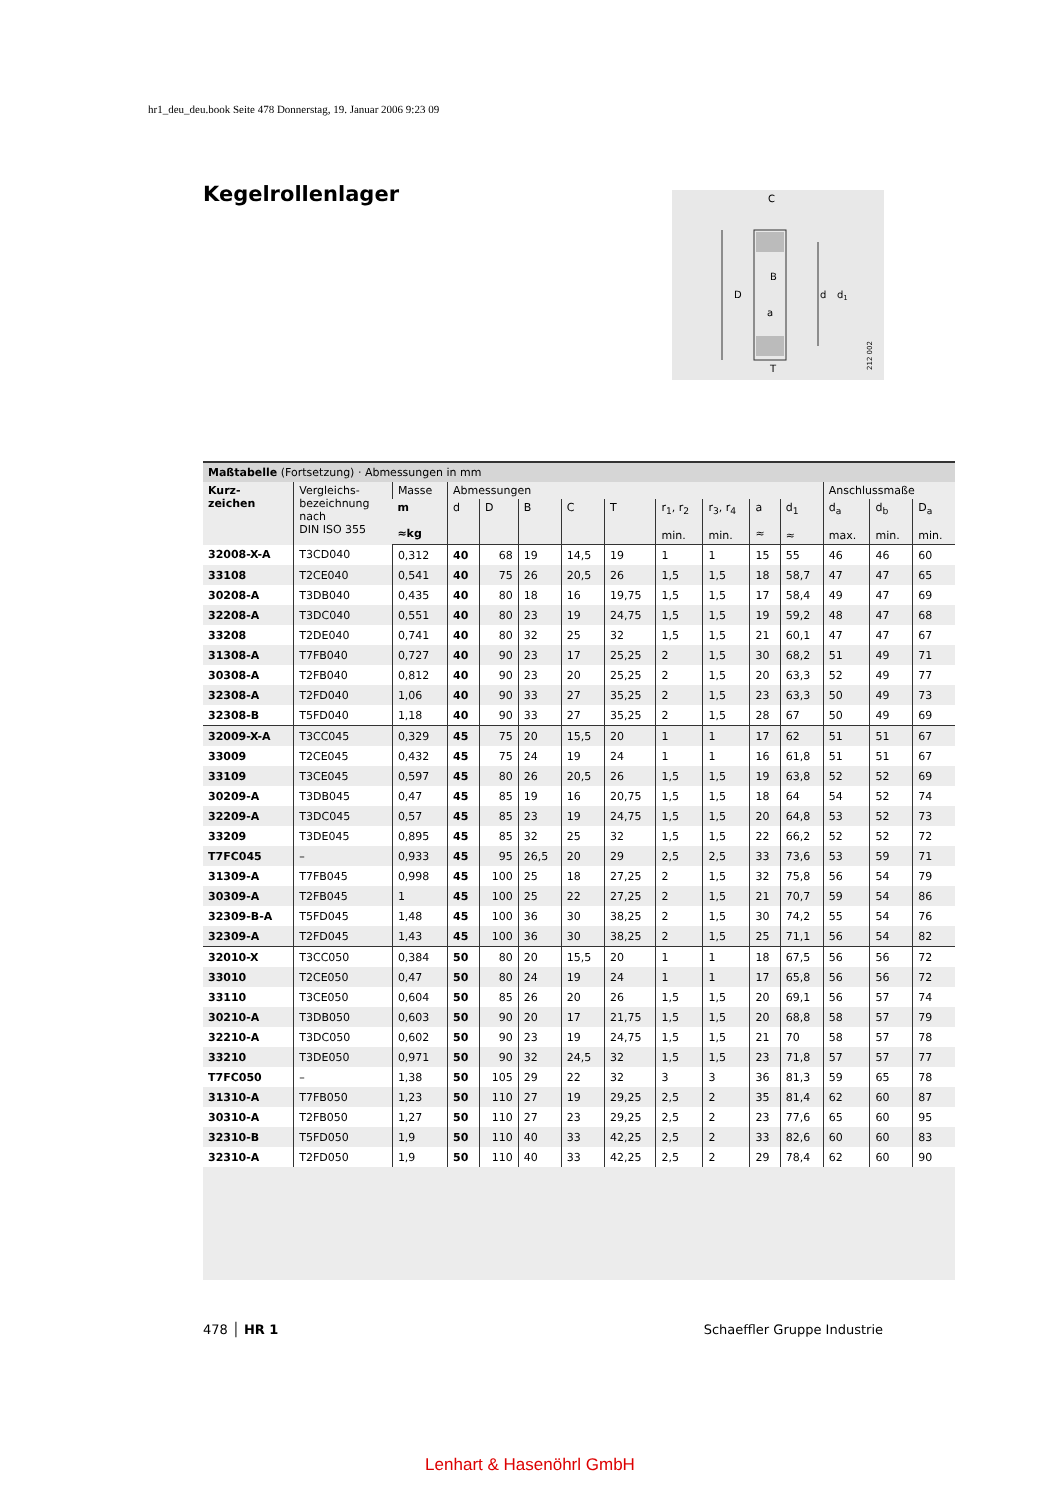hr1_deu_deu.book Seite 478 Donnerstag, 19. Januar 2006 9:23 09
Kegelrollenlager
C
D
d
d1
B
a
T
212 002
Maßtabelle (Fortsetzung) · Abmessungen in mm
| Kurz- zeichen | Vergleichs- bezeichnung nach DIN ISO 355 | Masse | Abmessungen | | | | | | | | | Anschlussmaße | | |
| --- | --- | --- | --- | --- | --- | --- | --- | --- | --- | --- | --- | --- | --- | --- |
| | | m ≈kg | d | D | B | C | T | r<sub>1</sub>, r<sub>2</sub> min. | r<sub>3</sub>, r<sub>4</sub> min. | a ≈ | d<sub>1</sub> ≈ | d<sub>a</sub> max. | d<sub>b</sub> min. | D<sub>a</sub> min. |
| 32008-X-A | T3CD040 | 0,312 | 40 | 68 | 19 | 14,5 | 19 | 1 | 1 | 15 | 55 | 46 | 46 | 60 |
| 33108 | T2CE040 | 0,541 | 40 | 75 | 26 | 20,5 | 26 | 1,5 | 1,5 | 18 | 58,7 | 47 | 47 | 65 |
| 30208-A | T3DB040 | 0,435 | 40 | 80 | 18 | 16 | 19,75 | 1,5 | 1,5 | 17 | 58,4 | 49 | 47 | 69 |
| 32208-A | T3DC040 | 0,551 | 40 | 80 | 23 | 19 | 24,75 | 1,5 | 1,5 | 19 | 59,2 | 48 | 47 | 68 |
| 33208 | T2DE040 | 0,741 | 40 | 80 | 32 | 25 | 32 | 1,5 | 1,5 | 21 | 60,1 | 47 | 47 | 67 |
| 31308-A | T7FB040 | 0,727 | 40 | 90 | 23 | 17 | 25,25 | 2 | 1,5 | 30 | 68,2 | 51 | 49 | 71 |
| 30308-A | T2FB040 | 0,812 | 40 | 90 | 23 | 20 | 25,25 | 2 | 1,5 | 20 | 63,3 | 52 | 49 | 77 |
| 32308-A | T2FD040 | 1,06 | 40 | 90 | 33 | 27 | 35,25 | 2 | 1,5 | 23 | 63,3 | 50 | 49 | 73 |
| 32308-B | T5FD040 | 1,18 | 40 | 90 | 33 | 27 | 35,25 | 2 | 1,5 | 28 | 67 | 50 | 49 | 69 |
| 32009-X-A | T3CC045 | 0,329 | 45 | 75 | 20 | 15,5 | 20 | 1 | 1 | 17 | 62 | 51 | 51 | 67 |
| 33009 | T2CE045 | 0,432 | 45 | 75 | 24 | 19 | 24 | 1 | 1 | 16 | 61,8 | 51 | 51 | 67 |
| 33109 | T3CE045 | 0,597 | 45 | 80 | 26 | 20,5 | 26 | 1,5 | 1,5 | 19 | 63,8 | 52 | 52 | 69 |
| 30209-A | T3DB045 | 0,47 | 45 | 85 | 19 | 16 | 20,75 | 1,5 | 1,5 | 18 | 64 | 54 | 52 | 74 |
| 32209-A | T3DC045 | 0,57 | 45 | 85 | 23 | 19 | 24,75 | 1,5 | 1,5 | 20 | 64,8 | 53 | 52 | 73 |
| 33209 | T3DE045 | 0,895 | 45 | 85 | 32 | 25 | 32 | 1,5 | 1,5 | 22 | 66,2 | 52 | 52 | 72 |
| T7FC045 | – | 0,933 | 45 | 95 | 26,5 | 20 | 29 | 2,5 | 2,5 | 33 | 73,6 | 53 | 59 | 71 |
| 31309-A | T7FB045 | 0,998 | 45 | 100 | 25 | 18 | 27,25 | 2 | 1,5 | 32 | 75,8 | 56 | 54 | 79 |
| 30309-A | T2FB045 | 1 | 45 | 100 | 25 | 22 | 27,25 | 2 | 1,5 | 21 | 70,7 | 59 | 54 | 86 |
| 32309-B-A | T5FD045 | 1,48 | 45 | 100 | 36 | 30 | 38,25 | 2 | 1,5 | 30 | 74,2 | 55 | 54 | 76 |
| 32309-A | T2FD045 | 1,43 | 45 | 100 | 36 | 30 | 38,25 | 2 | 1,5 | 25 | 71,1 | 56 | 54 | 82 |
| 32010-X | T3CC050 | 0,384 | 50 | 80 | 20 | 15,5 | 20 | 1 | 1 | 18 | 67,5 | 56 | 56 | 72 |
| 33010 | T2CE050 | 0,47 | 50 | 80 | 24 | 19 | 24 | 1 | 1 | 17 | 65,8 | 56 | 56 | 72 |
| 33110 | T3CE050 | 0,604 | 50 | 85 | 26 | 20 | 26 | 1,5 | 1,5 | 20 | 69,1 | 56 | 57 | 74 |
| 30210-A | T3DB050 | 0,603 | 50 | 90 | 20 | 17 | 21,75 | 1,5 | 1,5 | 20 | 68,8 | 58 | 57 | 79 |
| 32210-A | T3DC050 | 0,602 | 50 | 90 | 23 | 19 | 24,75 | 1,5 | 1,5 | 21 | 70 | 58 | 57 | 78 |
| 33210 | T3DE050 | 0,971 | 50 | 90 | 32 | 24,5 | 32 | 1,5 | 1,5 | 23 | 71,8 | 57 | 57 | 77 |
| T7FC050 | – | 1,38 | 50 | 105 | 29 | 22 | 32 | 3 | 3 | 36 | 81,3 | 59 | 65 | 78 |
| 31310-A | T7FB050 | 1,23 | 50 | 110 | 27 | 19 | 29,25 | 2,5 | 2 | 35 | 81,4 | 62 | 60 | 87 |
| 30310-A | T2FB050 | 1,27 | 50 | 110 | 27 | 23 | 29,25 | 2,5 | 2 | 23 | 77,6 | 65 | 60 | 95 |
| 32310-B | T5FD050 | 1,9 | 50 | 110 | 40 | 33 | 42,25 | 2,5 | 2 | 33 | 82,6 | 60 | 60 | 83 |
| 32310-A | T2FD050 | 1,9 | 50 | 110 | 40 | 33 | 42,25 | 2,5 | 2 | 29 | 78,4 | 62 | 60 | 90 |
478 │ HR 1 Schaeffler Gruppe Industrie
Lenhart & Hasenöhrl GmbH